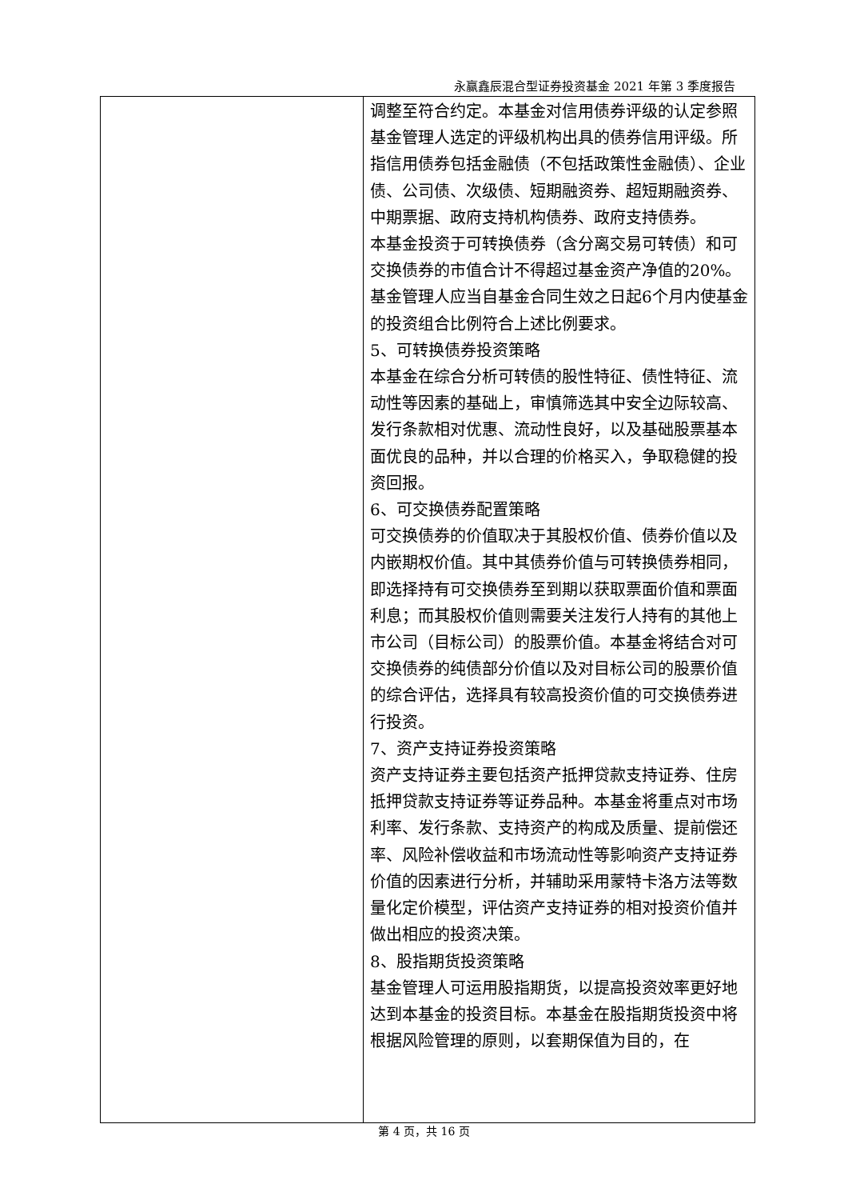永赢鑫辰混合型证券投资基金 2021 年第 3 季度报告
| | 调整至符合约定。本基金对信用债券评级的认定参照基金管理人选定的评级机构出具的债券信用评级。所指信用债券包括金融债（不包括政策性金融债）、企业债、公司债、次级债、短期融资券、超短期融资券、中期票据、政府支持机构债券、政府支持债券。 本基金投资于可转换债券（含分离交易可转债）和可交换债券的市值合计不得超过基金资产净值的20%。 基金管理人应当自基金合同生效之日起6个月内使基金的投资组合比例符合上述比例要求。 5、可转换债券投资策略 本基金在综合分析可转债的股性特征、债性特征、流动性等因素的基础上，审慎筛选其中安全边际较高、发行条款相对优惠、流动性良好，以及基础股票基本面优良的品种，并以合理的价格买入，争取稳健的投资回报。 6、可交换债券配置策略 可交换债券的价值取决于其股权价值、债券价值以及内嵌期权价值。其中其债券价值与可转换债券相同，即选择持有可交换债券至到期以获取票面价值和票面利息；而其股权价值则需要关注发行人持有的其他上市公司（目标公司）的股票价值。本基金将结合对可交换债券的纯债部分价值以及对目标公司的股票价值的综合评估，选择具有较高投资价值的可交换债券进行投资。 7、资产支持证券投资策略 资产支持证券主要包括资产抵押贷款支持证券、住房抵押贷款支持证券等证券品种。本基金将重点对市场利率、发行条款、支持资产的构成及质量、提前偿还率、风险补偿收益和市场流动性等影响资产支持证券价值的因素进行分析，并辅助采用蒙特卡洛方法等数量化定价模型，评估资产支持证券的相对投资价值并做出相应的投资决策。 8、股指期货投资策略 基金管理人可运用股指期货，以提高投资效率更好地达到本基金的投资目标。本基金在股指期货投资中将根据风险管理的原则，以套期保值为目的，在 |
第 4 页，共 16 页